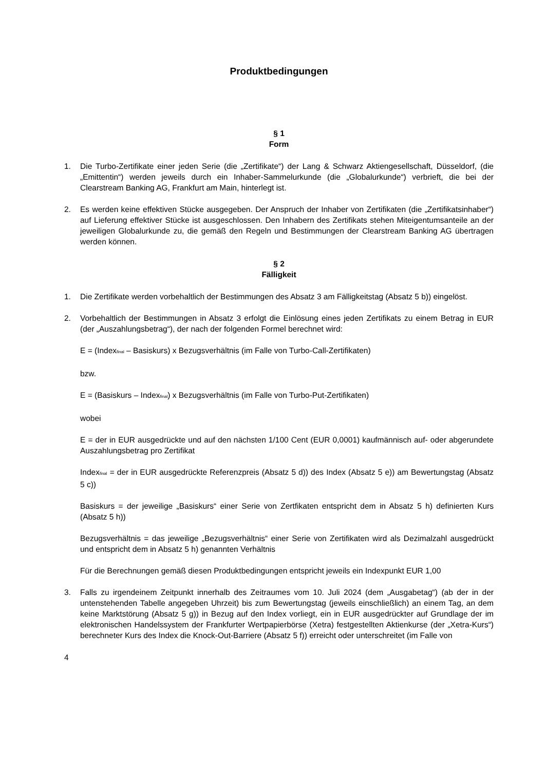Produktbedingungen
§ 1
Form
1. Die Turbo-Zertifikate einer jeden Serie (die „Zertifikate“) der Lang & Schwarz Aktiengesellschaft, Düsseldorf, (die „Emittentin“) werden jeweils durch ein Inhaber-Sammelurkunde (die „Globalurkunde“) verbrieft, die bei der Clearstream Banking AG, Frankfurt am Main, hinterlegt ist.
2. Es werden keine effektiven Stücke ausgegeben. Der Anspruch der Inhaber von Zertifikaten (die „Zertifikatsinhaber“) auf Lieferung effektiver Stücke ist ausgeschlossen. Den Inhabern des Zertifikats stehen Miteigentumsanteile an der jeweiligen Globalurkunde zu, die gemäß den Regeln und Bestimmungen der Clearstream Banking AG übertragen werden können.
§ 2
Fälligkeit
1. Die Zertifikate werden vorbehaltlich der Bestimmungen des Absatz 3 am Fälligkeitstag (Absatz 5 b)) eingelöst.
2. Vorbehaltlich der Bestimmungen in Absatz 3 erfolgt die Einlösung eines jeden Zertifikats zu einem Betrag in EUR (der „Auszahlungsbetrag“), der nach der folgenden Formel berechnet wird:
E = (Index<sub>final</sub> – Basiskurs) x Bezugsverhältnis (im Falle von Turbo-Call-Zertifikaten)
bzw.
E = (Basiskurs – Index<sub>final</sub>) x Bezugsverhältnis (im Falle von Turbo-Put-Zertifikaten)
wobei
E = der in EUR ausgedrückte und auf den nächsten 1/100 Cent (EUR 0,0001) kaufmännisch auf- oder abgerundete Auszahlungsbetrag pro Zertifikat
Index<sub>final</sub> = der in EUR ausgedrückte Referenzpreis (Absatz 5 d)) des Index (Absatz 5 e)) am Bewertungstag (Absatz 5 c))
Basiskurs = der jeweilige „Basiskurs“ einer Serie von Zertfikaten entspricht dem in Absatz 5 h) definierten Kurs (Absatz 5 h))
Bezugsverhältnis = das jeweilige „Bezugsverhältnis“ einer Serie von Zertifikaten wird als Dezimalzahl ausgedrückt und entspricht dem in Absatz 5 h) genannten Verhältnis
Für die Berechnungen gemäß diesen Produktbedingungen entspricht jeweils ein Indexpunkt EUR 1,00
3. Falls zu irgendeinem Zeitpunkt innerhalb des Zeitraumes vom 10. Juli 2024 (dem „Ausgabetag“) (ab der in der untenstehenden Tabelle angegeben Uhrzeit) bis zum Bewertungstag (jeweils einschließlich) an einem Tag, an dem keine Marktstörung (Absatz 5 g)) in Bezug auf den Index vorliegt, ein in EUR ausgedrückter auf Grundlage der im elektronischen Handelssystem der Frankfurter Wertpapierbörse (Xetra) festgestellten Aktienkurse (der „Xetra-Kurs“) berechneter Kurs des Index die Knock-Out-Barriere (Absatz 5 f)) erreicht oder unterschreitet (im Falle von
4